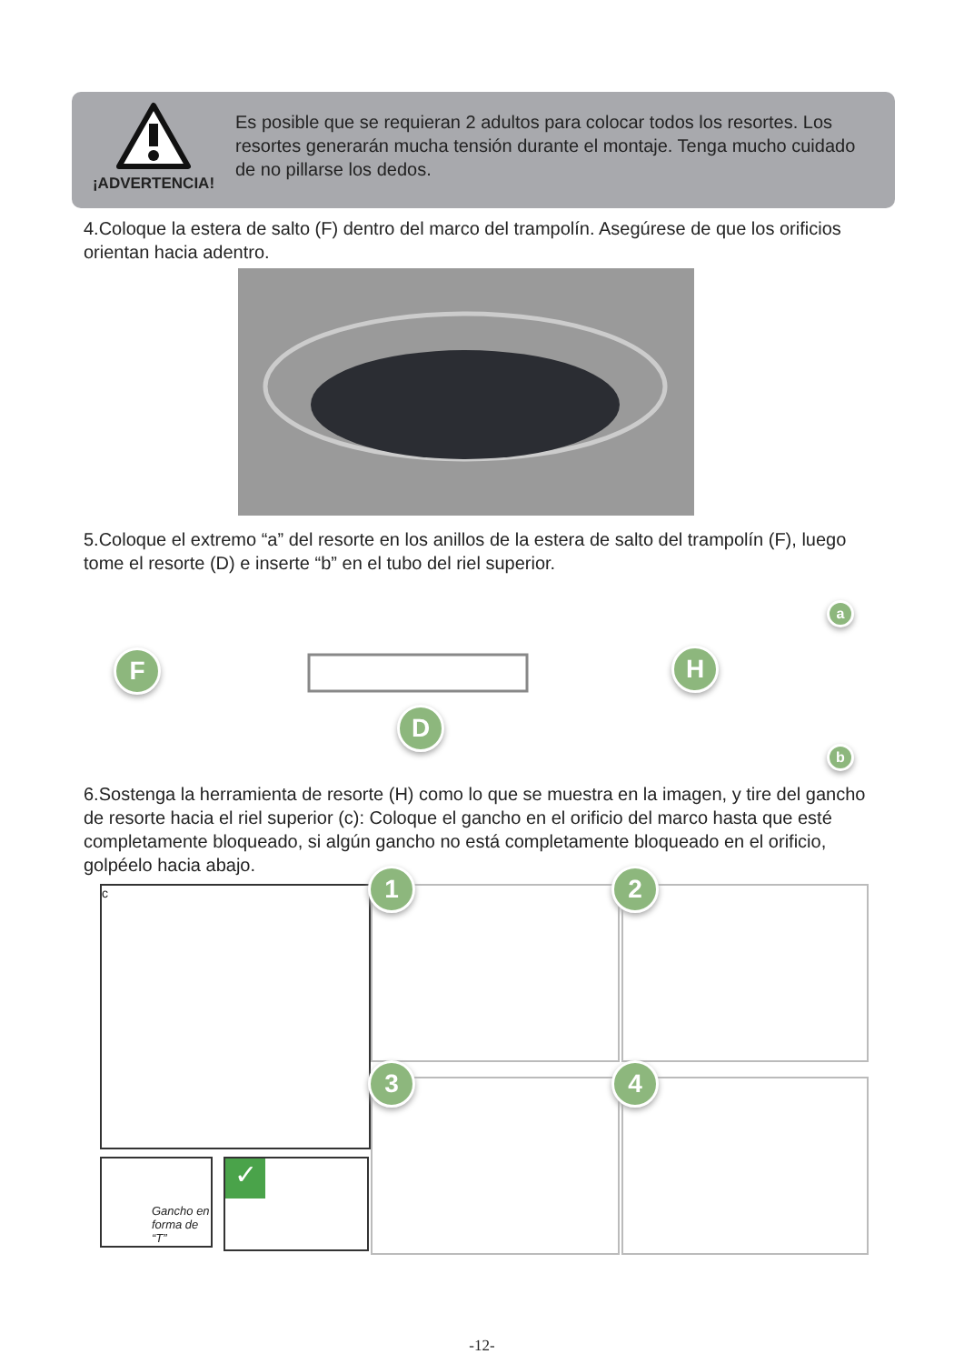¡ADVERTENCIA!
Es posible que se requieran 2 adultos para colocar todos los resortes. Los resortes generarán mucha tensión durante el montaje. Tenga mucho cuidado de no pillarse los dedos.
4.Coloque la estera de salto (F) dentro del marco del trampolín. Asegúrese de que los orificios orientan hacia adentro.
5.Coloque el extremo “a” del resorte en los anillos de la estera de salto del trampolín (F), luego tome el resorte (D) e inserte “b” en el tubo del riel superior.
F
D
H
a
b
6.Sostenga la herramienta de resorte (H) como lo que se muestra en la imagen, y tire del gancho de resorte hacia el riel superior (c): Coloque el gancho en el orificio del marco hasta que esté completamente bloqueado, si algún gancho no está completamente bloqueado en el orificio, golpéelo hacia abajo.
c
Gancho en forma de “T”
✓
1 2
3 4
-12-